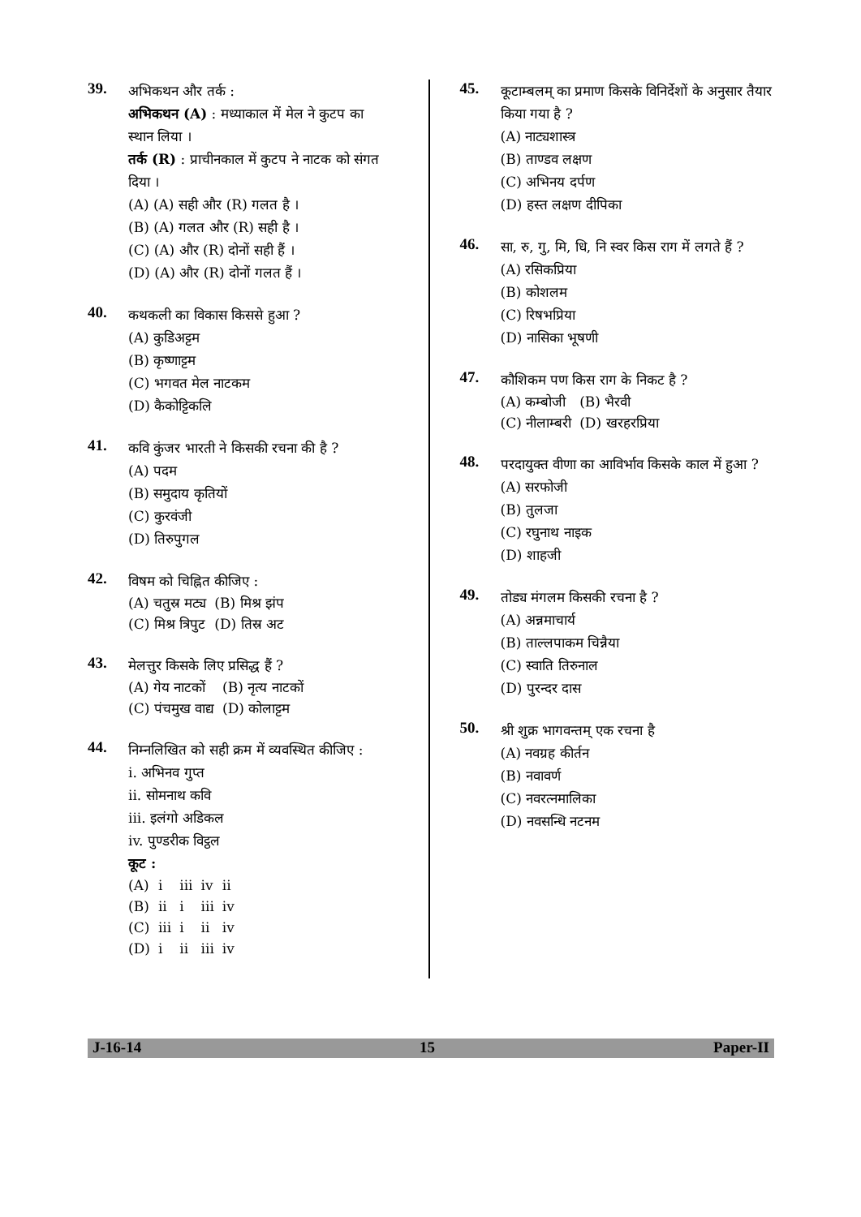39.
अभिकथन और तर्क :
अभिकथन (A) : मध्याकाल में मेल ने कुटप का स्थान लिया ।
तर्क (R) : प्राचीनकाल में कुटप ने नाटक को संगत दिया ।
(A) (A) सही और (R) गलत है ।
(B) (A) गलत और (R) सही है ।
(C) (A) और (R) दोनों सही हैं ।
(D) (A) और (R) दोनों गलत हैं ।
40.
कथकली का विकास किससे हुआ ?
(A) कुडिअट्टम
(B) कृष्णाट्टम
(C) भगवत मेल नाटकम
(D) कैकोट्टिकलि
41.
कवि कुंजर भारती ने किसकी रचना की है ?
(A) पदम
(B) समुदाय कृतियों
(C) कुरवंजी
(D) तिरुपुगल
42.
विषम को चिह्नित कीजिए :
| (A) चतुस्र मट्य | (B) मिश्र झंप |
| (C) मिश्र त्रिपुट | (D) तिस्र अट |
43.
मेलत्तुर किसके लिए प्रसिद्ध हैं ?
| (A) गेय नाटकों | (B) नृत्य नाटकों |
| (C) पंचमुख वाद्य | (D) कोलाट्टम |
44.
निम्नलिखित को सही क्रम में व्यवस्थित कीजिए :
i. अभिनव गुप्त
ii. सोमनाथ कवि
iii. इलंगो अडिकल
iv. पुण्डरीक विट्ठल
कूट :
| (A) | i | iii | iv | ii |
| (B) | ii | i | iii | iv |
| (C) | iii | i | ii | iv |
| (D) | i | ii | iii | iv |
45.
कूटाम्बलम् का प्रमाण किसके विनिर्देशों के अनुसार तैयार किया गया है ?
(A) नाट्यशास्त्र
(B) ताण्डव लक्षण
(C) अभिनय दर्पण
(D) हस्त लक्षण दीपिका
46.
सा, रु, गु, मि, धि, नि स्वर किस राग में लगते हैं ?
(A) रसिकप्रिया
(B) कोशलम
(C) रिषभप्रिया
(D) नासिका भूषणी
47.
कौशिकम पण किस राग के निकट है ?
| (A) कम्बोजी | (B) भैरवी |
| (C) नीलाम्बरी | (D) खरहरप्रिया |
48.
परदायुक्त वीणा का आविर्भाव किसके काल में हुआ ?
(A) सरफोजी
(B) तुलजा
(C) रघुनाथ नाइक
(D) शाहजी
49.
तोड्य मंगलम किसकी रचना है ?
(A) अन्नमाचार्य
(B) ताल्लपाकम चिन्नैया
(C) स्वाति तिरुनाल
(D) पुरन्दर दास
50.
श्री शुक्र भागवन्तम् एक रचना है
(A) नवग्रह कीर्तन
(B) नवावर्ण
(C) नवरत्नमालिका
(D) नवसन्धि नटनम
J-16-14 15 Paper-II